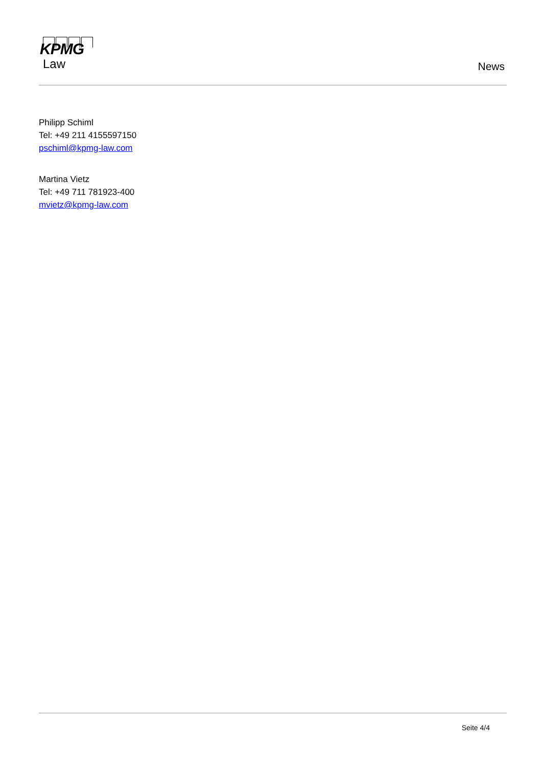KPMG
Law
News
Philipp Schiml
Tel: +49 211 4155597150
pschiml@kpmg-law.com
Martina Vietz
Tel: +49 711 781923-400
mvietz@kpmg-law.com
Seite 4/4